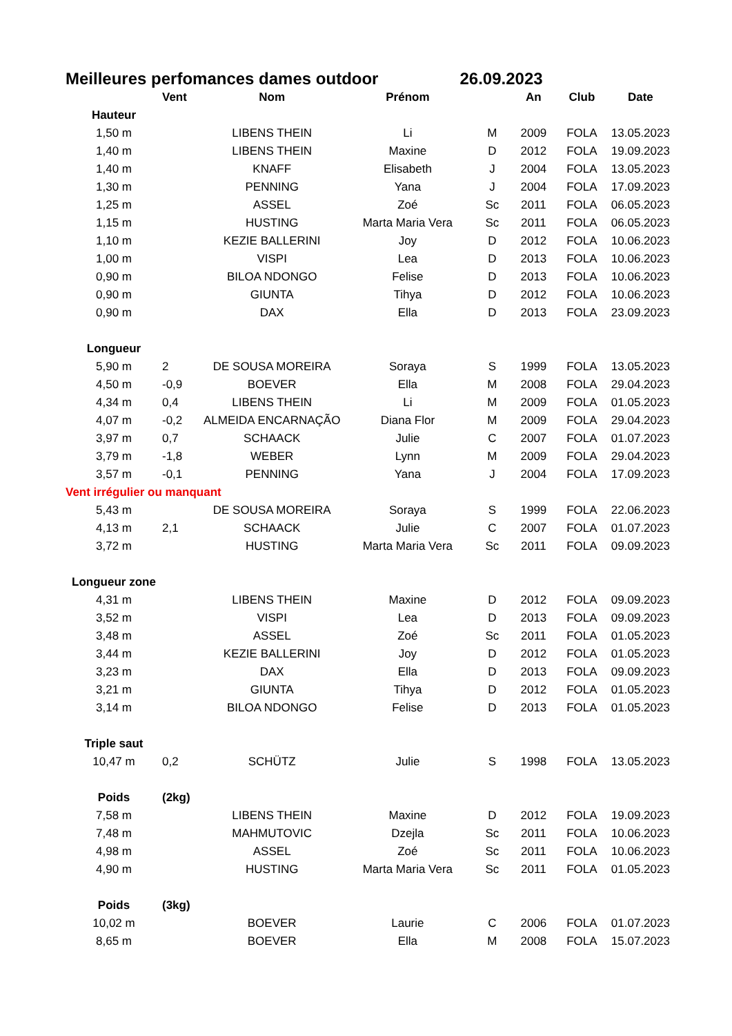Meilleures perfomances dames outdoor 26.09.2023
| | Vent | Nom | Prénom | | An | Club | Date |
| --- | --- | --- | --- | --- | --- | --- | --- |
| Hauteur | | | | | | | |
| 1,50 m | | LIBENS THEIN | Li | M | 2009 | FOLA | 13.05.2023 |
| 1,40 m | | LIBENS THEIN | Maxine | D | 2012 | FOLA | 19.09.2023 |
| 1,40 m | | KNAFF | Elisabeth | J | 2004 | FOLA | 13.05.2023 |
| 1,30 m | | PENNING | Yana | J | 2004 | FOLA | 17.09.2023 |
| 1,25 m | | ASSEL | Zoé | Sc | 2011 | FOLA | 06.05.2023 |
| 1,15 m | | HUSTING | Marta Maria Vera | Sc | 2011 | FOLA | 06.05.2023 |
| 1,10 m | | KEZIE BALLERINI | Joy | D | 2012 | FOLA | 10.06.2023 |
| 1,00 m | | VISPI | Lea | D | 2013 | FOLA | 10.06.2023 |
| 0,90 m | | BILOA NDONGO | Felise | D | 2013 | FOLA | 10.06.2023 |
| 0,90 m | | GIUNTA | Tihya | D | 2012 | FOLA | 10.06.2023 |
| 0,90 m | | DAX | Ella | D | 2013 | FOLA | 23.09.2023 |
| Longueur | | | | | | | |
| 5,90 m | 2 | DE SOUSA MOREIRA | Soraya | S | 1999 | FOLA | 13.05.2023 |
| 4,50 m | -0,9 | BOEVER | Ella | M | 2008 | FOLA | 29.04.2023 |
| 4,34 m | 0,4 | LIBENS THEIN | Li | M | 2009 | FOLA | 01.05.2023 |
| 4,07 m | -0,2 | ALMEIDA ENCARNAÇÃO | Diana Flor | M | 2009 | FOLA | 29.04.2023 |
| 3,97 m | 0,7 | SCHAACK | Julie | C | 2007 | FOLA | 01.07.2023 |
| 3,79 m | -1,8 | WEBER | Lynn | M | 2009 | FOLA | 29.04.2023 |
| 3,57 m | -0,1 | PENNING | Yana | J | 2004 | FOLA | 17.09.2023 |
| Vent irrégulier ou manquant | | | | | | | |
| 5,43 m | | DE SOUSA MOREIRA | Soraya | S | 1999 | FOLA | 22.06.2023 |
| 4,13 m | 2,1 | SCHAACK | Julie | C | 2007 | FOLA | 01.07.2023 |
| 3,72 m | | HUSTING | Marta Maria Vera | Sc | 2011 | FOLA | 09.09.2023 |
| Longueur zone | | | | | | | |
| 4,31 m | | LIBENS THEIN | Maxine | D | 2012 | FOLA | 09.09.2023 |
| 3,52 m | | VISPI | Lea | D | 2013 | FOLA | 09.09.2023 |
| 3,48 m | | ASSEL | Zoé | Sc | 2011 | FOLA | 01.05.2023 |
| 3,44 m | | KEZIE BALLERINI | Joy | D | 2012 | FOLA | 01.05.2023 |
| 3,23 m | | DAX | Ella | D | 2013 | FOLA | 09.09.2023 |
| 3,21 m | | GIUNTA | Tihya | D | 2012 | FOLA | 01.05.2023 |
| 3,14 m | | BILOA NDONGO | Felise | D | 2013 | FOLA | 01.05.2023 |
| Triple saut | | | | | | | |
| 10,47 m | 0,2 | SCHÜTZ | Julie | S | 1998 | FOLA | 13.05.2023 |
| Poids | (2kg) | | | | | | |
| 7,58 m | | LIBENS THEIN | Maxine | D | 2012 | FOLA | 19.09.2023 |
| 7,48 m | | MAHMUTOVIC | Dzejla | Sc | 2011 | FOLA | 10.06.2023 |
| 4,98 m | | ASSEL | Zoé | Sc | 2011 | FOLA | 10.06.2023 |
| 4,90 m | | HUSTING | Marta Maria Vera | Sc | 2011 | FOLA | 01.05.2023 |
| Poids | (3kg) | | | | | | |
| 10,02 m | | BOEVER | Laurie | C | 2006 | FOLA | 01.07.2023 |
| 8,65 m | | BOEVER | Ella | M | 2008 | FOLA | 15.07.2023 |